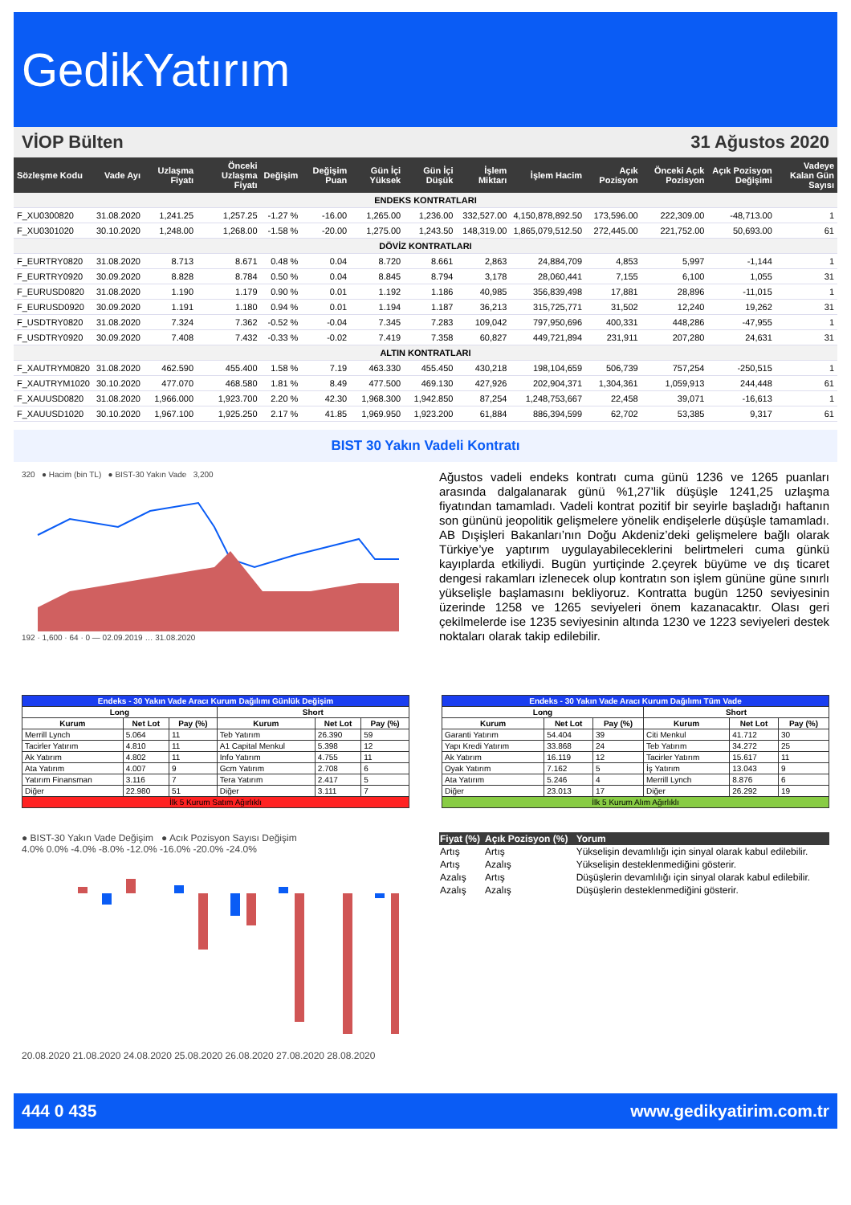GedikYatırım
VİOP Bülten 31 Ağustos 2020
| Sözleşme Kodu | Vade Ayı | Uzlaşma Fiyatı | Önceki Uzlaşma Fiyatı | Değişim | Değişim Puan | Gün İçi Yüksek | Gün İçi Düşük | İşlem Miktarı | İşlem Hacim | Açık Pozisyon | Önceki Açık Pozisyon | Açık Pozisyon Değişimi | Vadeye Kalan Gün Sayısı |
| --- | --- | --- | --- | --- | --- | --- | --- | --- | --- | --- | --- | --- | --- |
| ENDEKS KONTRATLARI | | | | | | | | | | | | | |
| F_XU0300820 | 31.08.2020 | 1,241.25 | 1,257.25 | -1.27 % | -16.00 | 1,265.00 | 1,236.00 | 332,527.00 | 4,150,878,892.50 | 173,596.00 | 222,309.00 | -48,713.00 | 1 |
| F_XU0301020 | 30.10.2020 | 1,248.00 | 1,268.00 | -1.58 % | -20.00 | 1,275.00 | 1,243.50 | 148,319.00 | 1,865,079,512.50 | 272,445.00 | 221,752.00 | 50,693.00 | 61 |
| DÖVİZ KONTRATLARI | | | | | | | | | | | | | |
| F_EURTRY0820 | 31.08.2020 | 8.713 | 8.671 | 0.48 % | 0.04 | 8.720 | 8.661 | 2,863 | 24,884,709 | 4,853 | 5,997 | -1,144 | 1 |
| F_EURTRY0920 | 30.09.2020 | 8.828 | 8.784 | 0.50 % | 0.04 | 8.845 | 8.794 | 3,178 | 28,060,441 | 7,155 | 6,100 | 1,055 | 31 |
| F_EURUSD0820 | 31.08.2020 | 1.190 | 1.179 | 0.90 % | 0.01 | 1.192 | 1.186 | 40,985 | 356,839,498 | 17,881 | 28,896 | -11,015 | 1 |
| F_EURUSD0920 | 30.09.2020 | 1.191 | 1.180 | 0.94 % | 0.01 | 1.194 | 1.187 | 36,213 | 315,725,771 | 31,502 | 12,240 | 19,262 | 31 |
| F_USDTRY0820 | 31.08.2020 | 7.324 | 7.362 | -0.52 % | -0.04 | 7.345 | 7.283 | 109,042 | 797,950,696 | 400,331 | 448,286 | -47,955 | 1 |
| F_USDTRY0920 | 30.09.2020 | 7.408 | 7.432 | -0.33 % | -0.02 | 7.419 | 7.358 | 60,827 | 449,721,894 | 231,911 | 207,280 | 24,631 | 31 |
| ALTIN KONTRATLARI | | | | | | | | | | | | | |
| F_XAUTRYM0820 | 31.08.2020 | 462.590 | 455.400 | 1.58 % | 7.19 | 463.330 | 455.450 | 430,218 | 198,104,659 | 506,739 | 757,254 | -250,515 | 1 |
| F_XAUTRYM1020 | 30.10.2020 | 477.070 | 468.580 | 1.81 % | 8.49 | 477.500 | 469.130 | 427,926 | 202,904,371 | 1,304,361 | 1,059,913 | 244,448 | 61 |
| F_XAUUSD0820 | 31.08.2020 | 1,966.000 | 1,923.700 | 2.20 % | 42.30 | 1,968.300 | 1,942.850 | 87,254 | 1,248,753,667 | 22,458 | 39,071 | -16,613 | 1 |
| F_XAUUSD1020 | 30.10.2020 | 1,967.100 | 1,925.250 | 2.17 % | 41.85 | 1,969.950 | 1,923.200 | 61,884 | 886,394,599 | 62,702 | 53,385 | 9,317 | 61 |
BIST 30 Yakın Vadeli Kontratı
320 ● Hacim (bin TL) ● BIST-30 Yakın Vade 3,200
192 · 1,600 · 64 · 0 — 02.09.2019 … 31.08.2020
Ağustos vadeli endeks kontratı cuma günü 1236 ve 1265 puanları arasında dalgalanarak günü %1,27’lik düşüşle 1241,25 uzlaşma fiyatından tamamladı. Vadeli kontrat pozitif bir seyirle başladığı haftanın son gününü jeopolitik gelişmelere yönelik endişelerle düşüşle tamamladı. AB Dışişleri Bakanları’nın Doğu Akdeniz’deki gelişmelere bağlı olarak Türkiye’ye yaptırım uygulayabileceklerini belirtmeleri cuma günkü kayıplarda etkiliydi. Bugün yurtiçinde 2.çeyrek büyüme ve dış ticaret dengesi rakamları izlenecek olup kontratın son işlem gününe güne sınırlı yükselişle başlamasını bekliyoruz. Kontratta bugün 1250 seviyesinin üzerinde 1258 ve 1265 seviyeleri önem kazanacaktır. Olası geri çekilmelerde ise 1235 seviyesinin altında 1230 ve 1223 seviyeleri destek noktaları olarak takip edilebilir.
| Endeks - 30 Yakın Vade Aracı Kurum Dağılımı Günlük Değişim | | | | | |
| --- | --- | --- | --- | --- | --- |
| Long | | | Short | | |
| Kurum | Net Lot | Pay (%) | Kurum | Net Lot | Pay (%) |
| Merrill Lynch | 5.064 | 11 | Teb Yatırım | 26.390 | 59 |
| Tacirler Yatırım | 4.810 | 11 | A1 Capital Menkul | 5.398 | 12 |
| Ak Yatırım | 4.802 | 11 | Info Yatırım | 4.755 | 11 |
| Ata Yatırım | 4.007 | 9 | Gcm Yatırım | 2.708 | 6 |
| Yatırım Finansman | 3.116 | 7 | Tera Yatırım | 2.417 | 5 |
| Diğer | 22.980 | 51 | Diğer | 3.111 | 7 |
| İlk 5 Kurum Satım Ağırlıklı | | | | | |
| Endeks - 30 Yakın Vade Aracı Kurum Dağılımı Tüm Vade | | | | | |
| --- | --- | --- | --- | --- | --- |
| Long | | | Short | | |
| Kurum | Net Lot | Pay (%) | Kurum | Net Lot | Pay (%) |
| Garanti Yatırım | 54.404 | 39 | Citi Menkul | 41.712 | 30 |
| Yapı Kredi Yatırım | 33.868 | 24 | Teb Yatırım | 34.272 | 25 |
| Ak Yatırım | 16.119 | 12 | Tacirler Yatırım | 15.617 | 11 |
| Oyak Yatırım | 7.162 | 5 | İş Yatırım | 13.043 | 9 |
| Ata Yatırım | 5.246 | 4 | Merrill Lynch | 8.876 | 6 |
| Diğer | 23.013 | 17 | Diğer | 26.292 | 19 |
| İlk 5 Kurum Alım Ağırlıklı | | | | | |
● BIST-30 Yakın Vade Değişim ● Acık Pozisyon Sayısı Değişim
4.0% 0.0% -4.0% -8.0% -12.0% -16.0% -20.0% -24.0%
20.08.2020 21.08.2020 24.08.2020 25.08.2020 26.08.2020 27.08.2020 28.08.2020
| Fiyat (%) | Açık Pozisyon (%) | Yorum |
| --- | --- | --- |
| Artış | Artış | Yükselişin devamlılığı için sinyal olarak kabul edilebilir. |
| Artış | Azalış | Yükselişin desteklenmediğini gösterir. |
| Azalış | Artış | Düşüşlerin devamlılığı için sinyal olarak kabul edilebilir. |
| Azalış | Azalış | Düşüşlerin desteklenmediğini gösterir. |
444 0 435 www.gedikyatirim.com.tr